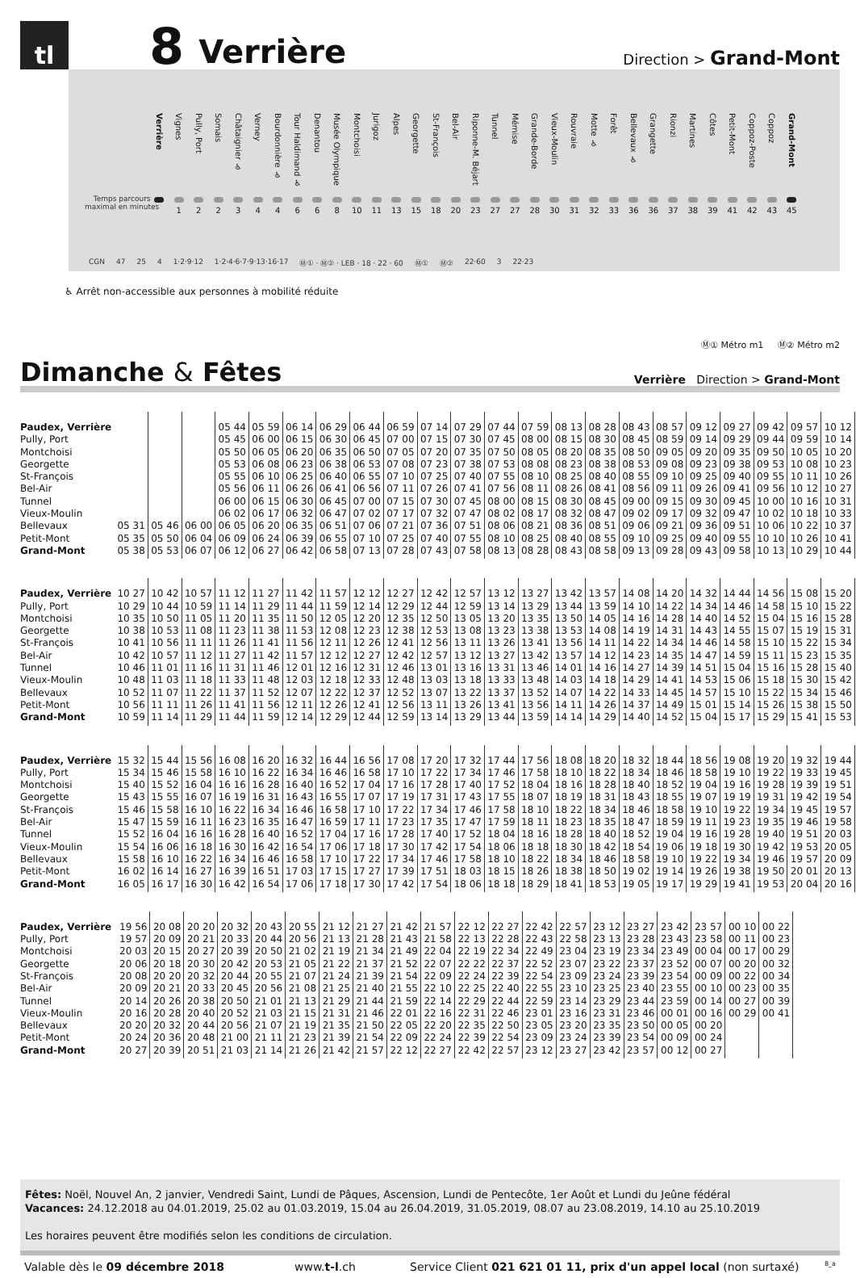tl
8
Verrière
Direction > Grand-Mont
Verrière
Vignes
1
Pully, Port
2
Somais
2
Châtaignier ♿
3
Verney
4
Bourdonnière ♿
4
Tour Haldimand ♿
6
Denantou
6
Musée Olympique
8
Montchoisi
10
Jurigoz
11
Alpes
13
Georgette
15
St-François
18
Bel-Air
20
Riponne-M. Béjart
23
Tunnel
27
Mémise
27
Grande-Borde
28
Vieux-Moulin
30
Rouvraie
31
Motte ♿
32
Forêt
33
Bellevaux ♿
36
Grangette
36
Rionzi
37
Martines
38
Côtes
39
Petit-Mont
41
Coppoz-Poste
42
Coppoz
43
Grand-Mont
45
Temps parcours
maximal en minutes
CGN 47 25 4 1·2·9·12 1·2·4·6·7·9·13·16·17 Ⓜ① · Ⓜ② · LEB · 18 · 22 · 60 Ⓜ① Ⓜ② 22·60 3 22·23
♿ Arrêt non-accessible aux personnes à mobilité réduite
Ⓜ① Métro m1 Ⓜ② Métro m2
Dimanche & Fêtes
Verrière Direction > Grand-Mont
| Paudex, Verrière | | | | 05 44 | 05 59 | 06 14 | 06 29 | 06 44 | 06 59 | 07 14 | 07 29 | 07 44 | 07 59 | 08 13 | 08 28 | 08 43 | 08 57 | 09 12 | 09 27 | 09 42 | 09 57 | 10 12 |
| Pully, Port | | | | 05 45 | 06 00 | 06 15 | 06 30 | 06 45 | 07 00 | 07 15 | 07 30 | 07 45 | 08 00 | 08 15 | 08 30 | 08 45 | 08 59 | 09 14 | 09 29 | 09 44 | 09 59 | 10 14 |
| Montchoisi | | | | 05 50 | 06 05 | 06 20 | 06 35 | 06 50 | 07 05 | 07 20 | 07 35 | 07 50 | 08 05 | 08 20 | 08 35 | 08 50 | 09 05 | 09 20 | 09 35 | 09 50 | 10 05 | 10 20 |
| Georgette | | | | 05 53 | 06 08 | 06 23 | 06 38 | 06 53 | 07 08 | 07 23 | 07 38 | 07 53 | 08 08 | 08 23 | 08 38 | 08 53 | 09 08 | 09 23 | 09 38 | 09 53 | 10 08 | 10 23 |
| St-François | | | | 05 55 | 06 10 | 06 25 | 06 40 | 06 55 | 07 10 | 07 25 | 07 40 | 07 55 | 08 10 | 08 25 | 08 40 | 08 55 | 09 10 | 09 25 | 09 40 | 09 55 | 10 11 | 10 26 |
| Bel-Air | | | | 05 56 | 06 11 | 06 26 | 06 41 | 06 56 | 07 11 | 07 26 | 07 41 | 07 56 | 08 11 | 08 26 | 08 41 | 08 56 | 09 11 | 09 26 | 09 41 | 09 56 | 10 12 | 10 27 |
| Tunnel | | | | 06 00 | 06 15 | 06 30 | 06 45 | 07 00 | 07 15 | 07 30 | 07 45 | 08 00 | 08 15 | 08 30 | 08 45 | 09 00 | 09 15 | 09 30 | 09 45 | 10 00 | 10 16 | 10 31 |
| Vieux-Moulin | | | | 06 02 | 06 17 | 06 32 | 06 47 | 07 02 | 07 17 | 07 32 | 07 47 | 08 02 | 08 17 | 08 32 | 08 47 | 09 02 | 09 17 | 09 32 | 09 47 | 10 02 | 10 18 | 10 33 |
| Bellevaux | 05 31 | 05 46 | 06 00 | 06 05 | 06 20 | 06 35 | 06 51 | 07 06 | 07 21 | 07 36 | 07 51 | 08 06 | 08 21 | 08 36 | 08 51 | 09 06 | 09 21 | 09 36 | 09 51 | 10 06 | 10 22 | 10 37 |
| Petit-Mont | 05 35 | 05 50 | 06 04 | 06 09 | 06 24 | 06 39 | 06 55 | 07 10 | 07 25 | 07 40 | 07 55 | 08 10 | 08 25 | 08 40 | 08 55 | 09 10 | 09 25 | 09 40 | 09 55 | 10 10 | 10 26 | 10 41 |
| Grand-Mont | 05 38 | 05 53 | 06 07 | 06 12 | 06 27 | 06 42 | 06 58 | 07 13 | 07 28 | 07 43 | 07 58 | 08 13 | 08 28 | 08 43 | 08 58 | 09 13 | 09 28 | 09 43 | 09 58 | 10 13 | 10 29 | 10 44 |
| Paudex, Verrière | 10 27 | 10 42 | 10 57 | 11 12 | 11 27 | 11 42 | 11 57 | 12 12 | 12 27 | 12 42 | 12 57 | 13 12 | 13 27 | 13 42 | 13 57 | 14 08 | 14 20 | 14 32 | 14 44 | 14 56 | 15 08 | 15 20 |
| Pully, Port | 10 29 | 10 44 | 10 59 | 11 14 | 11 29 | 11 44 | 11 59 | 12 14 | 12 29 | 12 44 | 12 59 | 13 14 | 13 29 | 13 44 | 13 59 | 14 10 | 14 22 | 14 34 | 14 46 | 14 58 | 15 10 | 15 22 |
| Montchoisi | 10 35 | 10 50 | 11 05 | 11 20 | 11 35 | 11 50 | 12 05 | 12 20 | 12 35 | 12 50 | 13 05 | 13 20 | 13 35 | 13 50 | 14 05 | 14 16 | 14 28 | 14 40 | 14 52 | 15 04 | 15 16 | 15 28 |
| Georgette | 10 38 | 10 53 | 11 08 | 11 23 | 11 38 | 11 53 | 12 08 | 12 23 | 12 38 | 12 53 | 13 08 | 13 23 | 13 38 | 13 53 | 14 08 | 14 19 | 14 31 | 14 43 | 14 55 | 15 07 | 15 19 | 15 31 |
| St-François | 10 41 | 10 56 | 11 11 | 11 26 | 11 41 | 11 56 | 12 11 | 12 26 | 12 41 | 12 56 | 13 11 | 13 26 | 13 41 | 13 56 | 14 11 | 14 22 | 14 34 | 14 46 | 14 58 | 15 10 | 15 22 | 15 34 |
| Bel-Air | 10 42 | 10 57 | 11 12 | 11 27 | 11 42 | 11 57 | 12 12 | 12 27 | 12 42 | 12 57 | 13 12 | 13 27 | 13 42 | 13 57 | 14 12 | 14 23 | 14 35 | 14 47 | 14 59 | 15 11 | 15 23 | 15 35 |
| Tunnel | 10 46 | 11 01 | 11 16 | 11 31 | 11 46 | 12 01 | 12 16 | 12 31 | 12 46 | 13 01 | 13 16 | 13 31 | 13 46 | 14 01 | 14 16 | 14 27 | 14 39 | 14 51 | 15 04 | 15 16 | 15 28 | 15 40 |
| Vieux-Moulin | 10 48 | 11 03 | 11 18 | 11 33 | 11 48 | 12 03 | 12 18 | 12 33 | 12 48 | 13 03 | 13 18 | 13 33 | 13 48 | 14 03 | 14 18 | 14 29 | 14 41 | 14 53 | 15 06 | 15 18 | 15 30 | 15 42 |
| Bellevaux | 10 52 | 11 07 | 11 22 | 11 37 | 11 52 | 12 07 | 12 22 | 12 37 | 12 52 | 13 07 | 13 22 | 13 37 | 13 52 | 14 07 | 14 22 | 14 33 | 14 45 | 14 57 | 15 10 | 15 22 | 15 34 | 15 46 |
| Petit-Mont | 10 56 | 11 11 | 11 26 | 11 41 | 11 56 | 12 11 | 12 26 | 12 41 | 12 56 | 13 11 | 13 26 | 13 41 | 13 56 | 14 11 | 14 26 | 14 37 | 14 49 | 15 01 | 15 14 | 15 26 | 15 38 | 15 50 |
| Grand-Mont | 10 59 | 11 14 | 11 29 | 11 44 | 11 59 | 12 14 | 12 29 | 12 44 | 12 59 | 13 14 | 13 29 | 13 44 | 13 59 | 14 14 | 14 29 | 14 40 | 14 52 | 15 04 | 15 17 | 15 29 | 15 41 | 15 53 |
| Paudex, Verrière | 15 32 | 15 44 | 15 56 | 16 08 | 16 20 | 16 32 | 16 44 | 16 56 | 17 08 | 17 20 | 17 32 | 17 44 | 17 56 | 18 08 | 18 20 | 18 32 | 18 44 | 18 56 | 19 08 | 19 20 | 19 32 | 19 44 |
| Pully, Port | 15 34 | 15 46 | 15 58 | 16 10 | 16 22 | 16 34 | 16 46 | 16 58 | 17 10 | 17 22 | 17 34 | 17 46 | 17 58 | 18 10 | 18 22 | 18 34 | 18 46 | 18 58 | 19 10 | 19 22 | 19 33 | 19 45 |
| Montchoisi | 15 40 | 15 52 | 16 04 | 16 16 | 16 28 | 16 40 | 16 52 | 17 04 | 17 16 | 17 28 | 17 40 | 17 52 | 18 04 | 18 16 | 18 28 | 18 40 | 18 52 | 19 04 | 19 16 | 19 28 | 19 39 | 19 51 |
| Georgette | 15 43 | 15 55 | 16 07 | 16 19 | 16 31 | 16 43 | 16 55 | 17 07 | 17 19 | 17 31 | 17 43 | 17 55 | 18 07 | 18 19 | 18 31 | 18 43 | 18 55 | 19 07 | 19 19 | 19 31 | 19 42 | 19 54 |
| St-François | 15 46 | 15 58 | 16 10 | 16 22 | 16 34 | 16 46 | 16 58 | 17 10 | 17 22 | 17 34 | 17 46 | 17 58 | 18 10 | 18 22 | 18 34 | 18 46 | 18 58 | 19 10 | 19 22 | 19 34 | 19 45 | 19 57 |
| Bel-Air | 15 47 | 15 59 | 16 11 | 16 23 | 16 35 | 16 47 | 16 59 | 17 11 | 17 23 | 17 35 | 17 47 | 17 59 | 18 11 | 18 23 | 18 35 | 18 47 | 18 59 | 19 11 | 19 23 | 19 35 | 19 46 | 19 58 |
| Tunnel | 15 52 | 16 04 | 16 16 | 16 28 | 16 40 | 16 52 | 17 04 | 17 16 | 17 28 | 17 40 | 17 52 | 18 04 | 18 16 | 18 28 | 18 40 | 18 52 | 19 04 | 19 16 | 19 28 | 19 40 | 19 51 | 20 03 |
| Vieux-Moulin | 15 54 | 16 06 | 16 18 | 16 30 | 16 42 | 16 54 | 17 06 | 17 18 | 17 30 | 17 42 | 17 54 | 18 06 | 18 18 | 18 30 | 18 42 | 18 54 | 19 06 | 19 18 | 19 30 | 19 42 | 19 53 | 20 05 |
| Bellevaux | 15 58 | 16 10 | 16 22 | 16 34 | 16 46 | 16 58 | 17 10 | 17 22 | 17 34 | 17 46 | 17 58 | 18 10 | 18 22 | 18 34 | 18 46 | 18 58 | 19 10 | 19 22 | 19 34 | 19 46 | 19 57 | 20 09 |
| Petit-Mont | 16 02 | 16 14 | 16 27 | 16 39 | 16 51 | 17 03 | 17 15 | 17 27 | 17 39 | 17 51 | 18 03 | 18 15 | 18 26 | 18 38 | 18 50 | 19 02 | 19 14 | 19 26 | 19 38 | 19 50 | 20 01 | 20 13 |
| Grand-Mont | 16 05 | 16 17 | 16 30 | 16 42 | 16 54 | 17 06 | 17 18 | 17 30 | 17 42 | 17 54 | 18 06 | 18 18 | 18 29 | 18 41 | 18 53 | 19 05 | 19 17 | 19 29 | 19 41 | 19 53 | 20 04 | 20 16 |
| Paudex, Verrière | 19 56 | 20 08 | 20 20 | 20 32 | 20 43 | 20 55 | 21 12 | 21 27 | 21 42 | 21 57 | 22 12 | 22 27 | 22 42 | 22 57 | 23 12 | 23 27 | 23 42 | 23 57 | 00 10 | 00 22 | | |
| Pully, Port | 19 57 | 20 09 | 20 21 | 20 33 | 20 44 | 20 56 | 21 13 | 21 28 | 21 43 | 21 58 | 22 13 | 22 28 | 22 43 | 22 58 | 23 13 | 23 28 | 23 43 | 23 58 | 00 11 | 00 23 | | |
| Montchoisi | 20 03 | 20 15 | 20 27 | 20 39 | 20 50 | 21 02 | 21 19 | 21 34 | 21 49 | 22 04 | 22 19 | 22 34 | 22 49 | 23 04 | 23 19 | 23 34 | 23 49 | 00 04 | 00 17 | 00 29 | | |
| Georgette | 20 06 | 20 18 | 20 30 | 20 42 | 20 53 | 21 05 | 21 22 | 21 37 | 21 52 | 22 07 | 22 22 | 22 37 | 22 52 | 23 07 | 23 22 | 23 37 | 23 52 | 00 07 | 00 20 | 00 32 | | |
| St-François | 20 08 | 20 20 | 20 32 | 20 44 | 20 55 | 21 07 | 21 24 | 21 39 | 21 54 | 22 09 | 22 24 | 22 39 | 22 54 | 23 09 | 23 24 | 23 39 | 23 54 | 00 09 | 00 22 | 00 34 | | |
| Bel-Air | 20 09 | 20 21 | 20 33 | 20 45 | 20 56 | 21 08 | 21 25 | 21 40 | 21 55 | 22 10 | 22 25 | 22 40 | 22 55 | 23 10 | 23 25 | 23 40 | 23 55 | 00 10 | 00 23 | 00 35 | | |
| Tunnel | 20 14 | 20 26 | 20 38 | 20 50 | 21 01 | 21 13 | 21 29 | 21 44 | 21 59 | 22 14 | 22 29 | 22 44 | 22 59 | 23 14 | 23 29 | 23 44 | 23 59 | 00 14 | 00 27 | 00 39 | | |
| Vieux-Moulin | 20 16 | 20 28 | 20 40 | 20 52 | 21 03 | 21 15 | 21 31 | 21 46 | 22 01 | 22 16 | 22 31 | 22 46 | 23 01 | 23 16 | 23 31 | 23 46 | 00 01 | 00 16 | 00 29 | 00 41 | | |
| Bellevaux | 20 20 | 20 32 | 20 44 | 20 56 | 21 07 | 21 19 | 21 35 | 21 50 | 22 05 | 22 20 | 22 35 | 22 50 | 23 05 | 23 20 | 23 35 | 23 50 | 00 05 | 00 20 | | | | |
| Petit-Mont | 20 24 | 20 36 | 20 48 | 21 00 | 21 11 | 21 23 | 21 39 | 21 54 | 22 09 | 22 24 | 22 39 | 22 54 | 23 09 | 23 24 | 23 39 | 23 54 | 00 09 | 00 24 | | | | |
| Grand-Mont | 20 27 | 20 39 | 20 51 | 21 03 | 21 14 | 21 26 | 21 42 | 21 57 | 22 12 | 22 27 | 22 42 | 22 57 | 23 12 | 23 27 | 23 42 | 23 57 | 00 12 | 00 27 | | | | |
Fêtes: Noël, Nouvel An, 2 janvier, Vendredi Saint, Lundi de Pâques, Ascension, Lundi de Pentecôte, 1er Août et Lundi du Jeûne fédéral
Vacances: 24.12.2018 au 04.01.2019, 25.02 au 01.03.2019, 15.04 au 26.04.2019, 31.05.2019, 08.07 au 23.08.2019, 14.10 au 25.10.2019
Les horaires peuvent être modifiés selon les conditions de circulation.
Valable dès le 09 décembre 2018 www.t-l.ch Service Client 021 621 01 11, prix d'un appel local (non surtaxé) 8_a